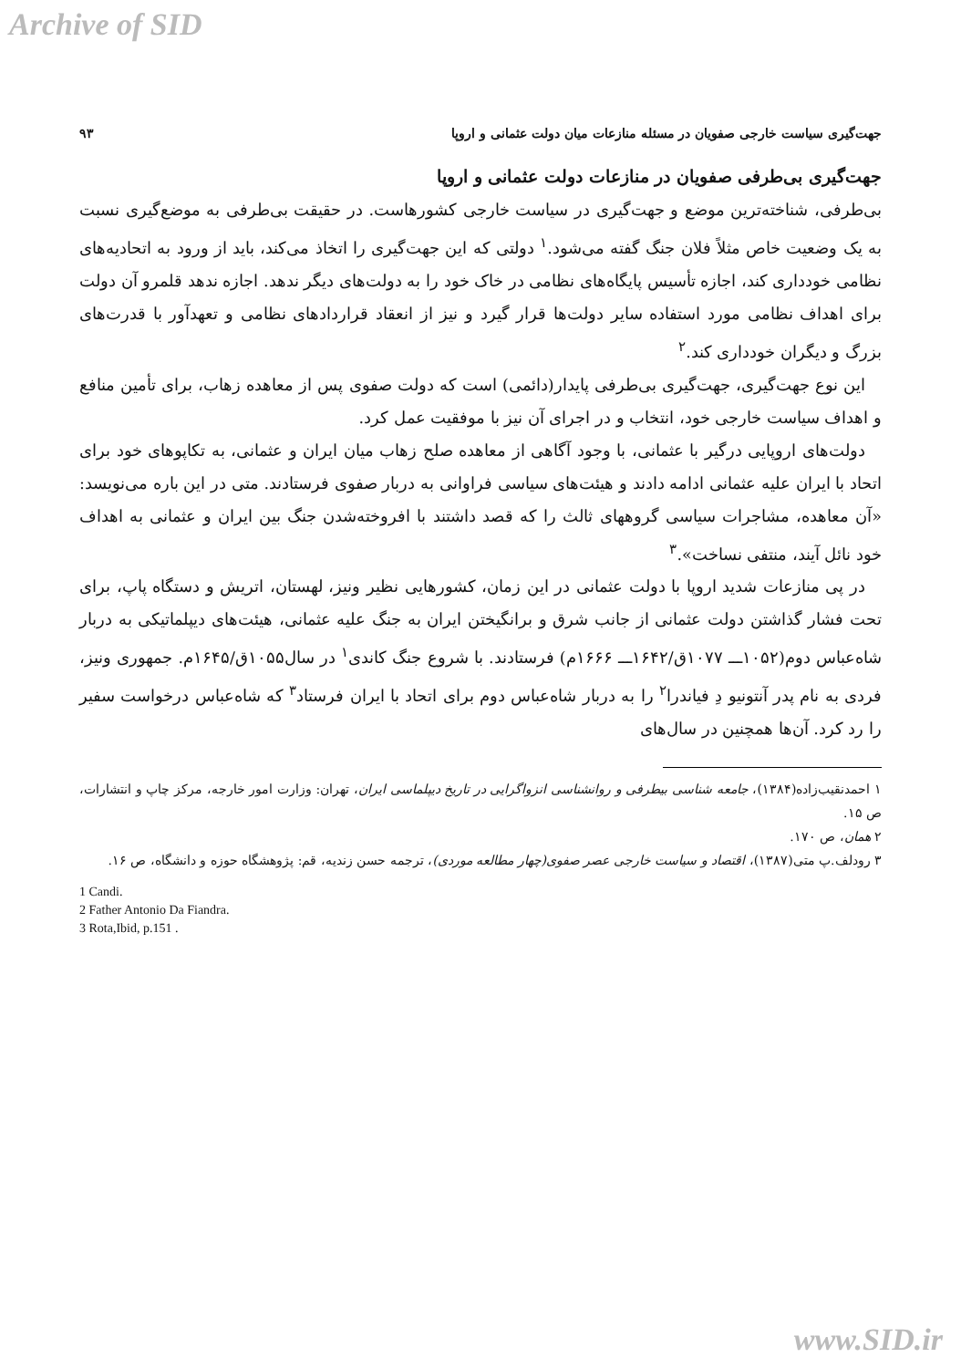Archive of SID
جهت‌گیری سیاست خارجی صفویان در مسئله منازعات میان دولت عثمانی و اروپا ۹۳
جهت‌گیری بی‌طرفی صفویان در منازعات دولت عثمانی و اروپا
بی‌طرفی، شناخته‌ترین موضع و جهت‌گیری در سیاست خارجی کشورهاست. در حقیقت بی‌طرفی به موضع‌گیری نسبت به یک وضعیت خاص مثلاً فلان جنگ گفته می‌شود.<sup>۱</sup> دولتی که این جهت‌گیری را اتخاذ می‌کند، باید از ورود به اتحادیه‌های نظامی خودداری کند، اجازه تأسیس پایگاه‌های نظامی در خاک خود را به دولت‌های دیگر ندهد. اجازه ندهد قلمرو آن دولت برای اهداف نظامی مورد استفاده سایر دولت‌ها قرار گیرد و نیز از انعقاد قراردادهای نظامی و تعهدآور با قدرت‌های بزرگ و دیگران خودداری کند.<sup>۲</sup>
این نوع جهت‌گیری، جهت‌گیری بی‌طرفی پایدار(دائمی) است که دولت صفوی پس از معاهده زهاب، برای تأمین منافع و اهداف سیاست خارجی خود، انتخاب و در اجرای آن نیز با موفقیت عمل کرد.
دولت‌های اروپایی درگیر با عثمانی، با وجود آگاهی از معاهده صلح زهاب میان ایران و عثمانی، به تکاپوهای خود برای اتحاد با ایران علیه عثمانی ادامه دادند و هیئت‌های سیاسی فراوانی به دربار صفوی فرستادند. متی در این باره می‌نویسد: «آن معاهده، مشاجرات سیاسی گروههای ثالث را که قصد داشتند با افروخته‌شدن جنگ بین ایران و عثمانی به اهداف خود نائل آیند، منتفی نساخت».<sup>۳</sup>
در پی منازعات شدید اروپا با دولت عثمانی در این زمان، کشورهایی نظیر ونیز، لهستان، اتریش و دستگاه پاپ، برای تحت فشار گذاشتن دولت عثمانی از جانب شرق و برانگیختن ایران به جنگ علیه عثمانی، هیئت‌های دیپلماتیکی به دربار شاه‌عباس دوم(۱۰۵۲ـــ ۱۰۷۷ق/۱۶۴۲ـــ ۱۶۶۶م) فرستادند. با شروع جنگ کاندی<sup>۱</sup> در سال۱۰۵۵ق/۱۶۴۵م. جمهوری ونیز، فردی به نام پدر آنتونیو دِ فیاندرا<sup>۲</sup> را به دربار شاه‌عباس دوم برای اتحاد با ایران فرستاد<sup>۳</sup> که شاه‌عباس درخواست سفیر را رد کرد. آن‌ها همچنین در سال‌های
۱ احمدنقیب‌زاده(۱۳۸۴)، جامعه شناسی بیطرفی و روانشناسی انزواگرایی در تاریخ دیپلماسی ایران، تهران: وزارت امور خارجه، مرکز چاپ و انتشارات، ص ۱۵.
۲ همان، ص ۱۷۰.
۳ رودلف.پ متی(۱۳۸۷)، اقتصاد و سیاست خارجی عصر صفوی(چهار مطالعه موردی)، ترجمه حسن زندیه، قم: پژوهشگاه حوزه و دانشگاه، ص ۱۶.
1 Candi.
2 Father Antonio Da Fiandra.
3 Rota,Ibid, p.151 .
www.SID.ir